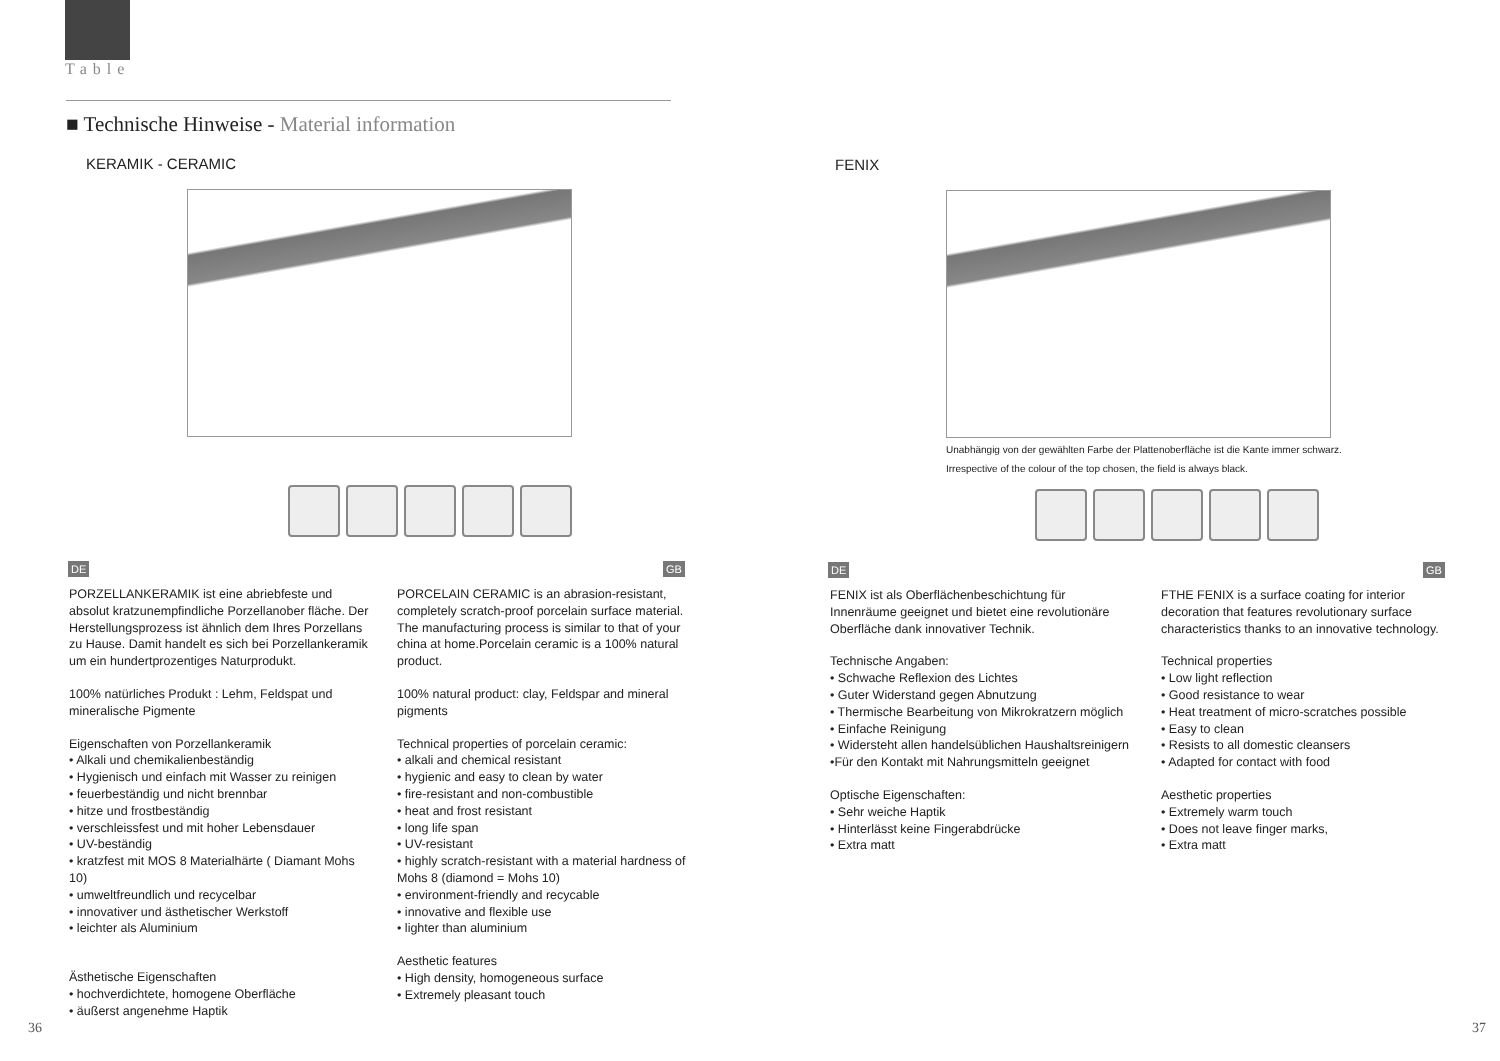Table
■ Technische Hinweise - Material information
KERAMIK - CERAMIC FENIX
Unabhängig von der gewählten Farbe der Plattenoberfläche ist die Kante immer schwarz.
Irrespective of the colour of the top chosen, the field is always black.
DE GB DE GB
PORZELLANKERAMIK ist eine abriebfeste und absolut kratzunempfindliche Porzellanober fläche. Der Herstellungsprozess ist ähnlich dem Ihres Porzellans zu Hause. Damit handelt es sich bei Porzellankeramik um ein hundertprozentiges Naturprodukt.
100% natürliches Produkt : Lehm, Feldspat und mineralische Pigmente
Eigenschaften von Porzellankeramik
• Alkali und chemikalienbeständig
• Hygienisch und einfach mit Wasser zu reinigen
• feuerbeständig und nicht brennbar
• hitze und frostbeständig
• verschleissfest und mit hoher Lebensdauer
• UV-beständig
• kratzfest mit MOS 8 Materialhärte ( Diamant Mohs 10)
• umweltfreundlich und recycelbar
• innovativer und ästhetischer Werkstoff
• leichter als Aluminium
Ästhetische Eigenschaften
• hochverdichtete, homogene Oberfläche
• äußerst angenehme Haptik
PORCELAIN CERAMIC is an abrasion-resistant, completely scratch-proof porcelain surface material. The manufacturing process is similar to that of your china at home.Porcelain ceramic is a 100% natural product.
100% natural product: clay, Feldspar and mineral pigments
Technical properties of porcelain ceramic:
• alkali and chemical resistant
• hygienic and easy to clean by water
• fire-resistant and non-combustible
• heat and frost resistant
• long life span
• UV-resistant
• highly scratch-resistant with a material hardness of Mohs 8 (diamond = Mohs 10)
• environment-friendly and recycable
• innovative and flexible use
• lighter than aluminium
Aesthetic features
• High density, homogeneous surface
• Extremely pleasant touch
FENIX ist als Oberflächenbeschichtung für Innenräume geeignet und bietet eine revolutionäre Oberfläche dank innovativer Technik.
Technische Angaben:
• Schwache Reflexion des Lichtes
• Guter Widerstand gegen Abnutzung
• Thermische Bearbeitung von Mikrokratzern möglich
• Einfache Reinigung
• Widersteht allen handelsüblichen Haushaltsreinigern
•Für den Kontakt mit Nahrungsmitteln geeignet
Optische Eigenschaften:
• Sehr weiche Haptik
• Hinterlässt keine Fingerabdrücke
• Extra matt
FTHE FENIX is a surface coating for interior decoration that features revolutionary surface characteristics thanks to an innovative technology.
Technical properties
• Low light reflection
• Good resistance to wear
• Heat treatment of micro-scratches possible
• Easy to clean
• Resists to all domestic cleansers
• Adapted for contact with food
Aesthetic properties
• Extremely warm touch
• Does not leave finger marks,
• Extra matt
36 37